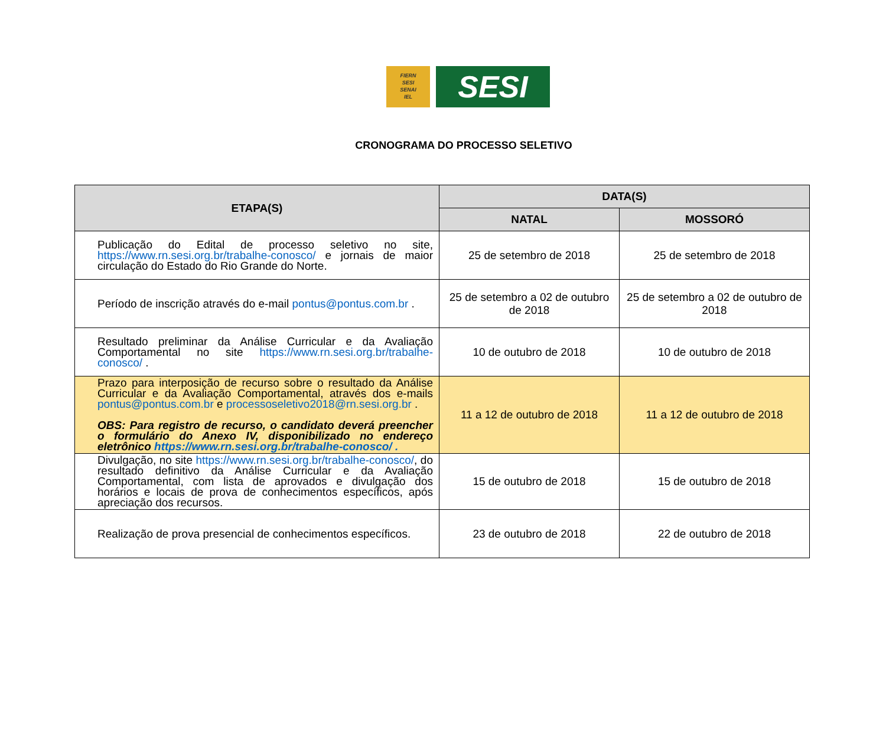FIERN
SESI
SENAI
IEL
SESI
CRONOGRAMA DO PROCESSO SELETIVO
| ETAPA(S) | DATA(S) | |
| --- | --- | --- |
| | NATAL | MOSSORÓ |
| Publicação do Edital de processo seletivo no site, https://www.rn.sesi.org.br/trabalhe-conosco/ e jornais de maior circulação do Estado do Rio Grande do Norte. | 25 de setembro de 2018 | 25 de setembro de 2018 |
| Período de inscrição através do e-mail pontus@pontus.com.br . | 25 de setembro a 02 de outubro de 2018 | 25 de setembro a 02 de outubro de 2018 |
| Resultado preliminar da Análise Curricular e da Avaliação Comportamental no site https://www.rn.sesi.org.br/trabalhe-conosco/ . | 10 de outubro de 2018 | 10 de outubro de 2018 |
| Prazo para interposição de recurso sobre o resultado da Análise Curricular e da Avaliação Comportamental, através dos e-mails pontus@pontus.com.br e processoseletivo2018@rn.sesi.org.br . OBS: Para registro de recurso, o candidato deverá preencher o formulário do Anexo IV, disponibilizado no endereço eletrônico https://www.rn.sesi.org.br/trabalhe-conosco/ . | 11 a 12 de outubro de 2018 | 11 a 12 de outubro de 2018 |
| Divulgação, no site https://www.rn.sesi.org.br/trabalhe-conosco/ , do resultado definitivo da Análise Curricular e da Avaliação Comportamental, com lista de aprovados e divulgação dos horários e locais de prova de conhecimentos específicos, após apreciação dos recursos. | 15 de outubro de 2018 | 15 de outubro de 2018 |
| Realização de prova presencial de conhecimentos específicos. | 23 de outubro de 2018 | 22 de outubro de 2018 |